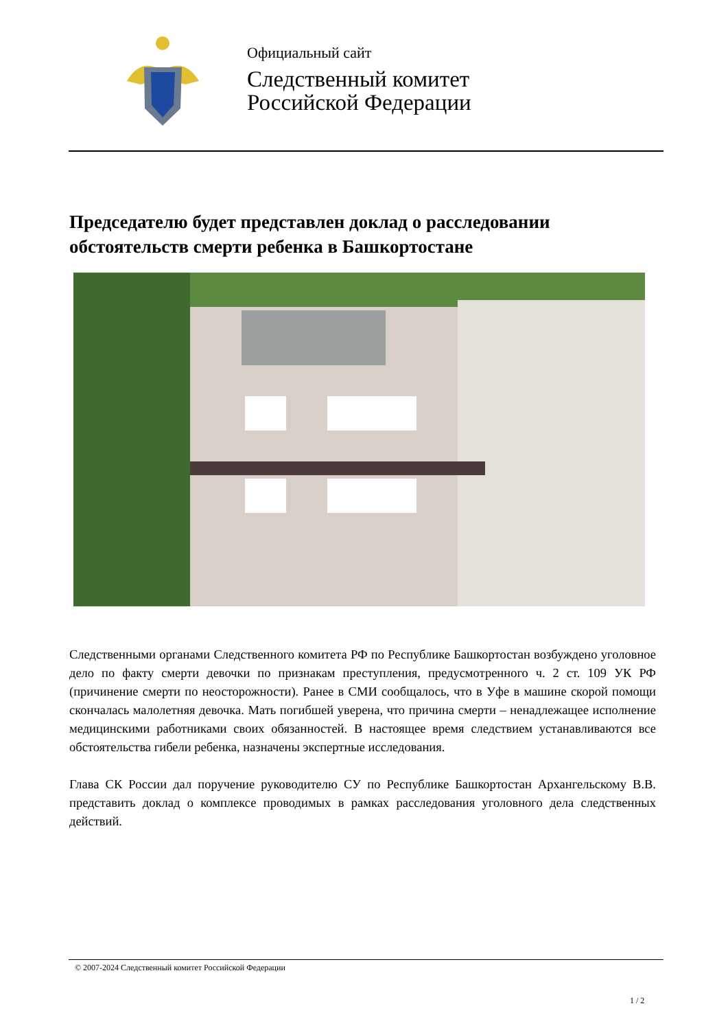Официальный сайт
Следственный комитет
Российской Федерации
Председателю будет представлен доклад о расследовании обстоятельств смерти ребенка в Башкортостане
Следственными органами Следственного комитета РФ по Республике Башкортостан возбуждено уголовное дело по факту смерти девочки по признакам преступления, предусмотренного ч. 2 ст. 109 УК РФ (причинение смерти по неосторожности). Ранее в СМИ сообщалось, что в Уфе в машине скорой помощи скончалась малолетняя девочка. Мать погибшей уверена, что причина смерти – ненадлежащее исполнение медицинскими работниками своих обязанностей. В настоящее время следствием устанавливаются все обстоятельства гибели ребенка, назначены экспертные исследования.
Глава СК России дал поручение руководителю СУ по Республике Башкортостан Архангельскому В.В. представить доклад о комплексе проводимых в рамках расследования уголовного дела следственных действий.
© 2007-2024 Следственный комитет Российской Федерации
1 / 2